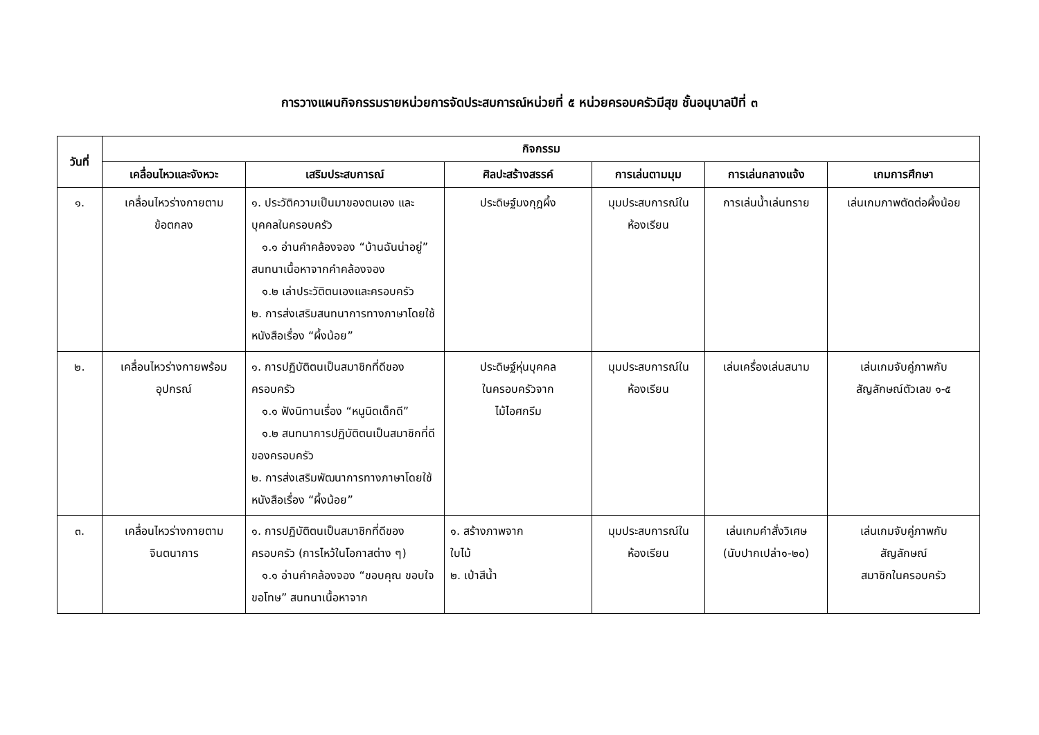การวางแผนกิจกรรมรายหน่วยการจัดประสบการณ์หน่วยที่ ๕ หน่วยครอบครัวมีสุข ชั้นอนุบาลปีที่ ๓
| วันที่ | กิจกรรม | | | | | |
| --- | --- | --- | --- | --- | --- | --- |
| | เคลื่อนไหวและจังหวะ | เสริมประสบการณ์ | ศิลปะสร้างสรรค์ | การเล่นตามมุม | การเล่นกลางแจ้ง | เกมการศึกษา |
| ๑. | เคลื่อนไหวร่างกายตาม ข้อตกลง | ๑. ประวัติความเป็นมาของตนเอง และบุคคลในครอบครัว ๑.๑ อ่านคำคล้องจอง “บ้านฉันน่าอยู่” สนทนาเนื้อหาจากคำคล้องจอง ๑.๒ เล่าประวัติตนเองและครอบครัว ๒. การส่งเสริมสนทนาการทางภาษาโดยใช้หนังสือเรื่อง “ผึ้งน้อย” | ประดิษฐ์มงกุฎผึ้ง | มุมประสบการณ์ใน ห้องเรียน | การเล่นน้ำเล่นทราย | เล่นเกมภาพตัดต่อผึ้งน้อย |
| ๒. | เคลื่อนไหวร่างกายพร้อม อุปกรณ์ | ๑. การปฏิบัติตนเป็นสมาชิกที่ดีของครอบครัว ๑.๑ ฟังนิทานเรื่อง “หนูนิดเด็กดี” ๑.๒ สนทนาการปฏิบัติตนเป็นสมาชิกที่ดีของครอบครัว ๒. การส่งเสริมพัฒนาการทางภาษาโดยใช้หนังสือเรื่อง “ผึ้งน้อย” | ประดิษฐ์หุ่นบุคคล ในครอบครัวจาก ไม้ไอศกรีม | มุมประสบการณ์ใน ห้องเรียน | เล่นเครื่องเล่นสนาม | เล่นเกมจับคู่ภาพกับ สัญลักษณ์ตัวเลข ๑-๕ |
| ๓. | เคลื่อนไหวร่างกายตาม จินตนาการ | ๑. การปฏิบัติตนเป็นสมาชิกที่ดีของครอบครัว (การไหว้ในโอกาสต่าง ๆ) ๑.๑ อ่านคำคล้องจอง “ขอบคุณ ขอบใจ ขอโทษ” สนทนาเนื้อหาจาก | ๑. สร้างภาพจาก ใบไม้ ๒. เป่าสีน้ำ | มุมประสบการณ์ใน ห้องเรียน | เล่นเกมคำสั่งวิเศษ (นับปากเปล่า๑-๒๐) | เล่นเกมจับคู่ภาพกับ สัญลักษณ์ สมาชิกในครอบครัว |